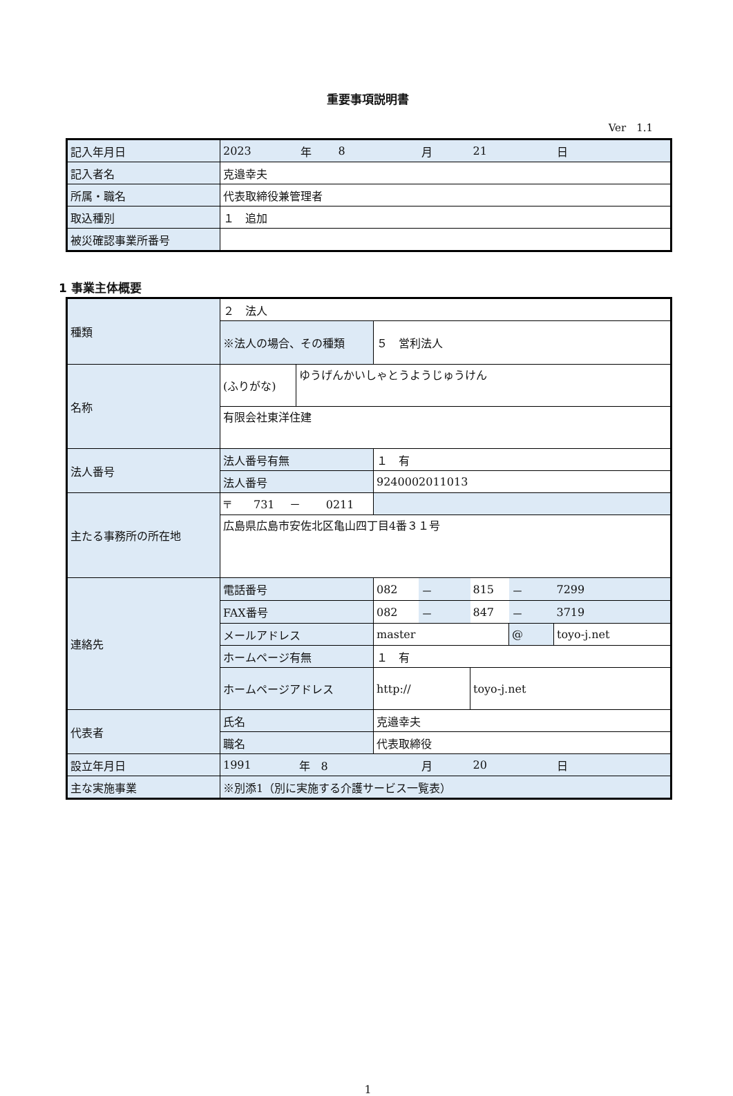重要事項説明書
Ver　1.1
| 記入年月日 | 2023 | 年 | 8 | 月 | 21 | 日 |
| 記入者名 | 克邉幸夫 | | | | | |
| 所属・職名 | 代表取締役兼管理者 | | | | | |
| 取込種別 | １ 追加 | | | | | |
| 被災確認事業所番号 | | | | | | |
1 事業主体概要
| 種類 | ２ 法人 | | | | | | |
| | ※法人の場合、その種類 | | ５ 営利法人 | | | | |
| 名称 | (ふりがな) | ゆうげんかいしゃとうようじゅうけん | | | | | |
| | 有限会社東洋住建 | | | | | | |
| 法人番号 | 法人番号有無 | | １ 有 | | | | |
| | 法人番号 | | 9240002011013 | | | | |
| 主たる事務所の所在地 | 〒 731 － 0211 | | | | | | |
| | 広島県広島市安佐北区亀山四丁目4番３１号 | | | | | | |
| 連絡先 | 電話番号 | | 082 | － | 815 | － | 7299 |
| | FAX番号 | | 082 | － | 847 | － | 3719 |
| | メールアドレス | | master | | | @ | toyo-j.net |
| | ホームページ有無 | | １ 有 | | | | |
| | ホームページアドレス | | http:// | | toyo-j.net | | |
| 代表者 | 氏名 | | 克邉幸夫 | | | | |
| | 職名 | | 代表取締役 | | | | |
| 設立年月日 | 1991 | 年 8 | | 月 | 20 | | 日 |
| 主な実施事業 | ※別添1（別に実施する介護サービス一覧表） | | | | | | |
1